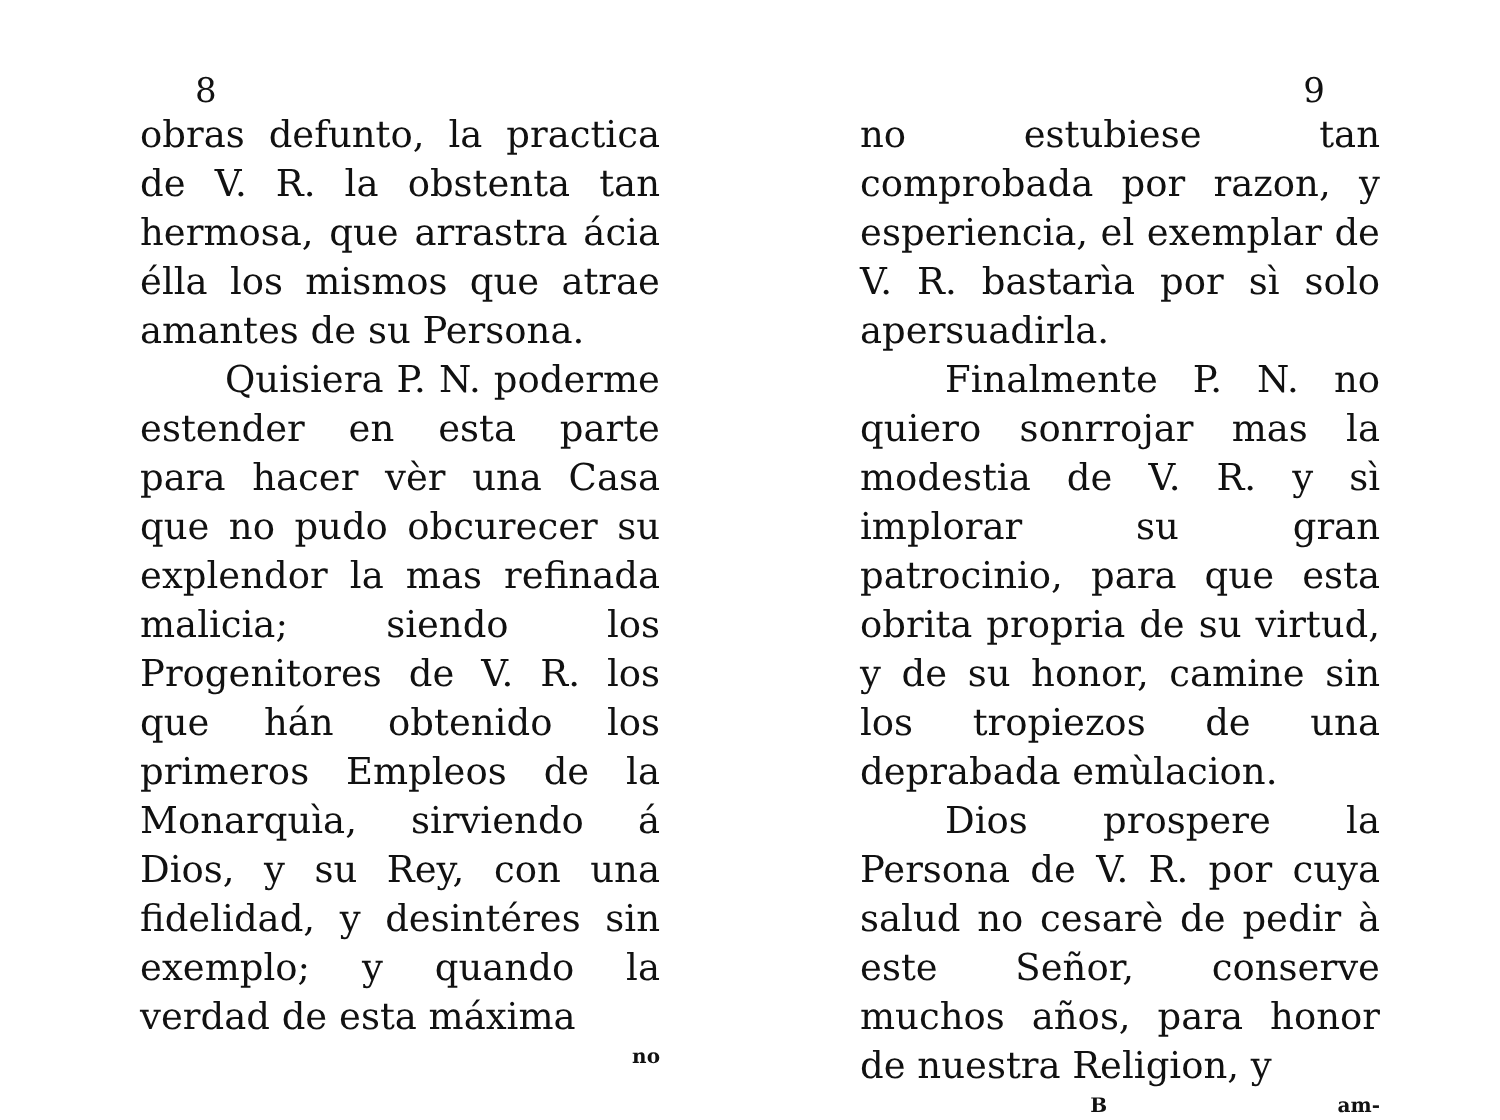8
obras defunto, la practica de V. R. la obstenta tan hermosa, que arrastra ácia élla los mismos que atrae amantes de su Persona.
Quisiera P. N. poderme estender en esta parte para hacer vèr una Casa que no pudo obcurecer su explendor la mas refinada malicia; siendo los Progenitores de V. R. los que hán obtenido los primeros Empleos de la Monarquìa, sirviendo á Dios, y su Rey, con una fidelidad, y desintéres sin exemplo; y quando la verdad de esta máxima
no
9
no estubiese tan comprobada por razon, y esperiencia, el exemplar de V. R. bastarìa por sì solo apersuadirla.
Finalmente P. N. no quiero sonrrojar mas la modestia de V. R. y sì implorar su gran patrocinio, para que esta obrita propria de su virtud, y de su honor, camine sin los tropiezos de una deprabada emùlacion.
Dios prospere la Persona de V. R. por cuya salud no cesarè de pedir à este Señor, conserve muchos años, para honor de nuestra Religion, y
Bam-